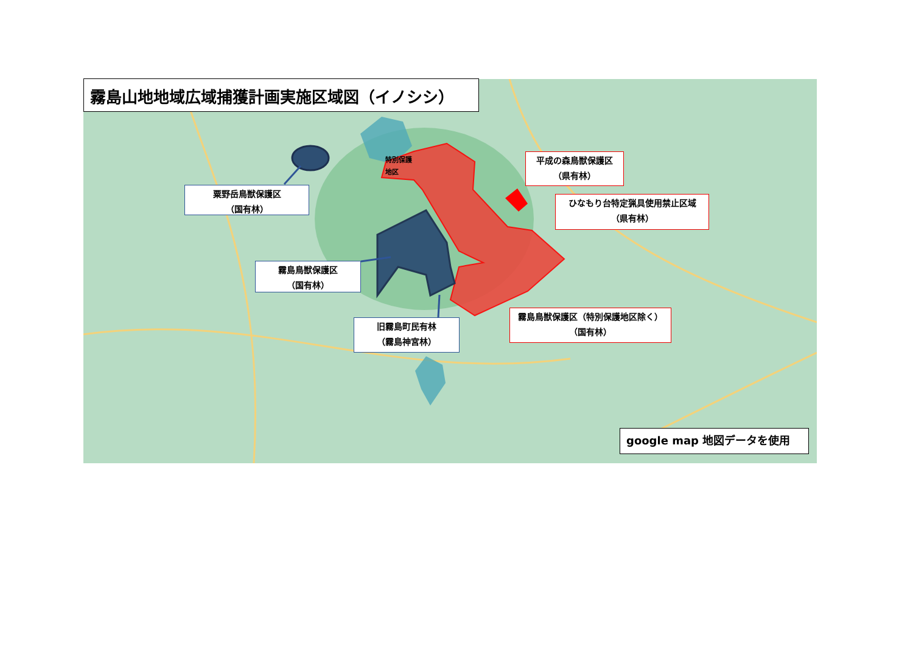霧島山地地域広域捕獲計画実施区域図（イノシシ）
特別保護
地区
平成の森鳥獣保護区
（県有林）
粟野岳鳥獣保護区
（国有林）
ひなもり台特定猟具使用禁止区域
（県有林）
霧島鳥獣保護区
（国有林）
霧島鳥獣保護区（特別保護地区除く）
（国有林）
旧霧島町民有林
（霧島神宮林）
google map 地図データを使用